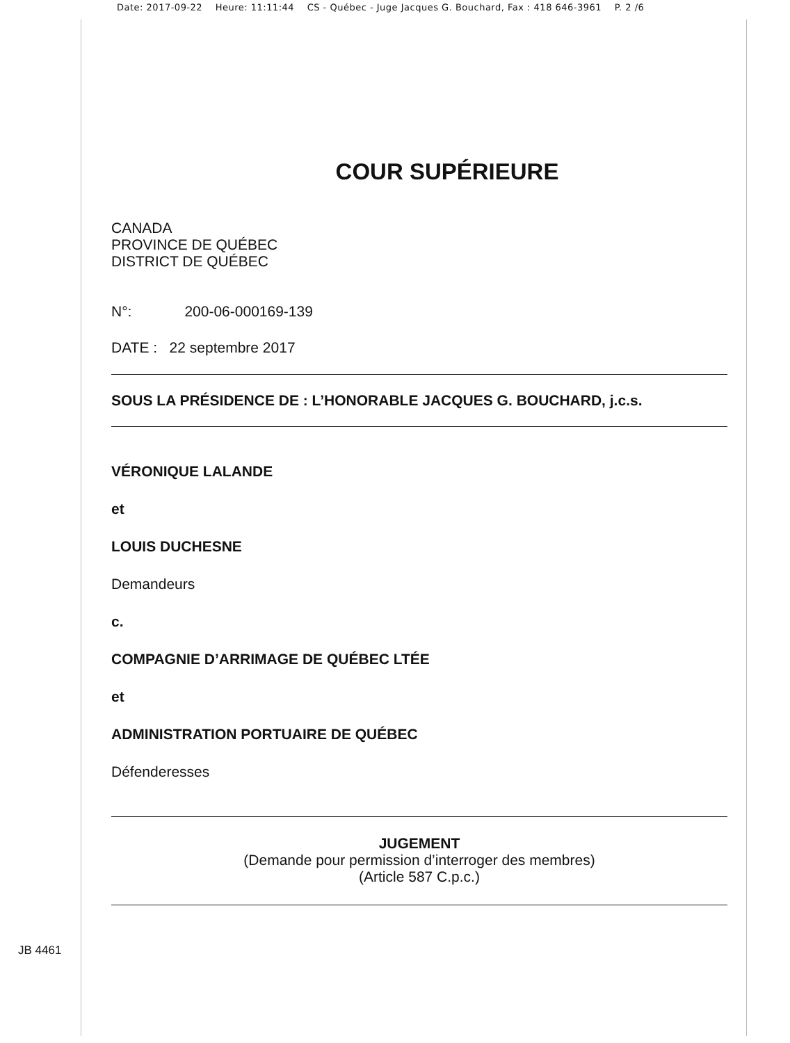Date: 2017-09-22 Heure: 11:11:44 CS - Québec - Juge Jacques G. Bouchard, Fax : 418 646-3961 P. 2 /6
COUR SUPÉRIEURE
CANADA
PROVINCE DE QUÉBEC
DISTRICT DE QUÉBEC
N°: 200-06-000169-139
DATE : 22 septembre 2017
SOUS LA PRÉSIDENCE DE : L’HONORABLE JACQUES G. BOUCHARD, j.c.s.
VÉRONIQUE LALANDE
et
LOUIS DUCHESNE
Demandeurs
c.
COMPAGNIE D’ARRIMAGE DE QUÉBEC LTÉE
et
ADMINISTRATION PORTUAIRE DE QUÉBEC
Défenderesses
JUGEMENT
(Demande pour permission d’interroger des membres)
(Article 587 C.p.c.)
JB 4461